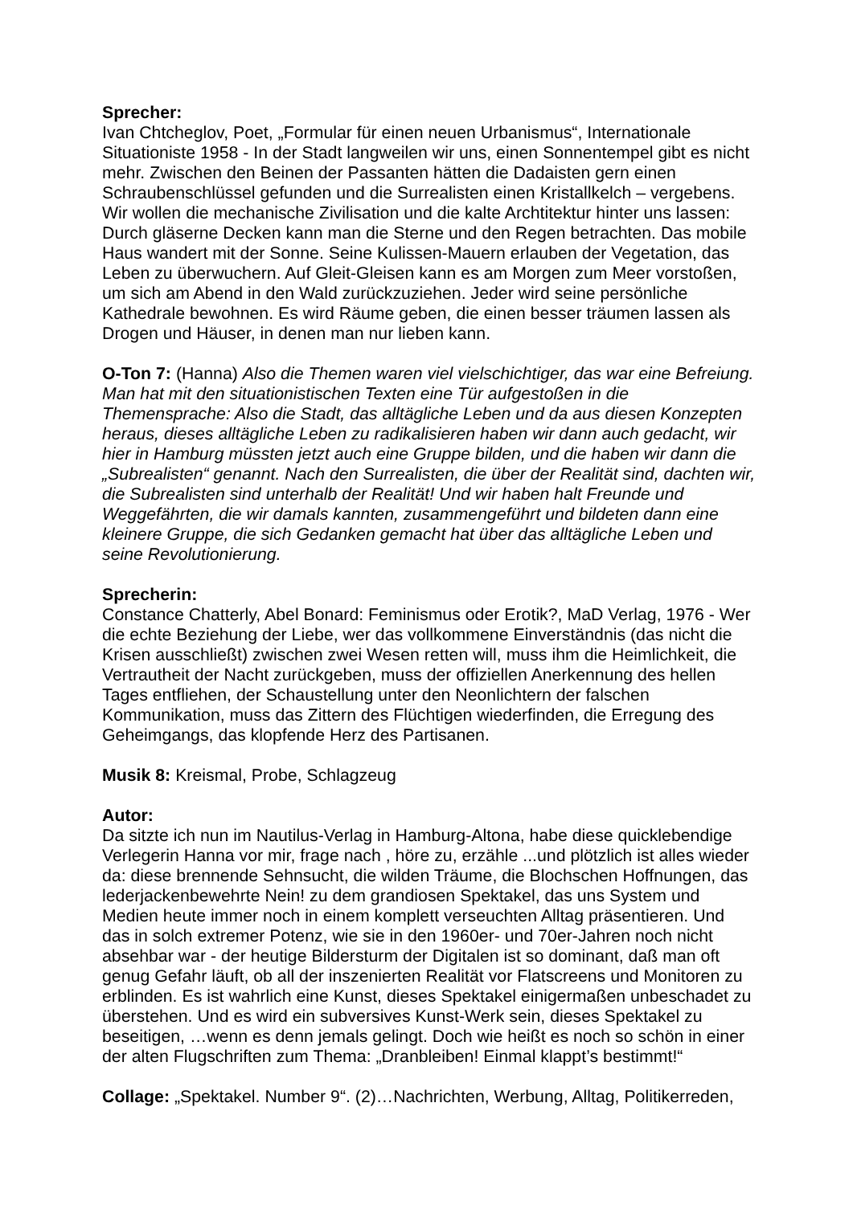Sprecher:
Ivan Chtcheglov, Poet, „Formular für einen neuen Urbanismus“, Internationale Situationiste 1958 - In der Stadt langweilen wir uns, einen Sonnentempel gibt es nicht mehr. Zwischen den Beinen der Passanten hätten die Dadaisten gern einen Schraubenschlüssel gefunden und die Surrealisten einen Kristallkelch – vergebens. Wir wollen die mechanische Zivilisation und die kalte Archtitektur hinter uns lassen: Durch gläserne Decken kann man die Sterne und den Regen betrachten. Das mobile Haus wandert mit der Sonne. Seine Kulissen-Mauern erlauben der Vegetation, das Leben zu überwuchern. Auf Gleit-Gleisen kann es am Morgen zum Meer vorstoßen, um sich am Abend in den Wald zurückzuziehen. Jeder wird seine persönliche Kathedrale bewohnen. Es wird Räume geben, die einen besser träumen lassen als Drogen und Häuser, in denen man nur lieben kann.
O-Ton 7: (Hanna) Also die Themen waren viel vielschichtiger, das war eine Befreiung. Man hat mit den situationistischen Texten eine Tür aufgestoßen in die Themensprache: Also die Stadt, das alltägliche Leben und da aus diesen Konzepten heraus, dieses alltägliche Leben zu radikalisieren haben wir dann auch gedacht, wir hier in Hamburg müssten jetzt auch eine Gruppe bilden, und die haben wir dann die „Subrealisten“ genannt. Nach den Surrealisten, die über der Realität sind, dachten wir, die Subrealisten sind unterhalb der Realität! Und wir haben halt Freunde und Weggefährten, die wir damals kannten, zusammengeführt und bildeten dann eine kleinere Gruppe, die sich Gedanken gemacht hat über das alltägliche Leben und seine Revolutionierung.
Sprecherin:
Constance Chatterly, Abel Bonard: Feminismus oder Erotik?, MaD Verlag, 1976 - Wer die echte Beziehung der Liebe, wer das vollkommene Einverständnis (das nicht die Krisen ausschließt) zwischen zwei Wesen retten will, muss ihm die Heimlichkeit, die Vertrautheit der Nacht zurückgeben, muss der offiziellen Anerkennung des hellen Tages entfliehen, der Schaustellung unter den Neonlichtern der falschen Kommunikation, muss das Zittern des Flüchtigen wiederfinden, die Erregung des Geheimgangs, das klopfende Herz des Partisanen.
Musik 8: Kreismal, Probe, Schlagzeug
Autor:
Da sitzte ich nun im Nautilus-Verlag in Hamburg-Altona, habe diese quicklebendige Verlegerin Hanna vor mir, frage nach , höre zu, erzähle ...und plötzlich ist alles wieder da: diese brennende Sehnsucht, die wilden Träume, die Blochschen Hoffnungen, das lederjackenbewehrte Nein! zu dem grandiosen Spektakel, das uns System und Medien heute immer noch in einem komplett verseuchten Alltag präsentieren. Und das in solch extremer Potenz, wie sie in den 1960er- und 70er-Jahren noch nicht absehbar war - der heutige Bildersturm der Digitalen ist so dominant, daß man oft genug Gefahr läuft, ob all der inszenierten Realität vor Flatscreens und Monitoren zu erblinden. Es ist wahrlich eine Kunst, dieses Spektakel einigermaßen unbeschadet zu überstehen. Und es wird ein subversives Kunst-Werk sein, dieses Spektakel zu beseitigen, …wenn es denn jemals gelingt. Doch wie heißt es noch so schön in einer der alten Flugschriften zum Thema: „Dranbleiben! Einmal klappt’s bestimmt!“
Collage: „Spektakel. Number 9“. (2)…Nachrichten, Werbung, Alltag, Politikerreden,